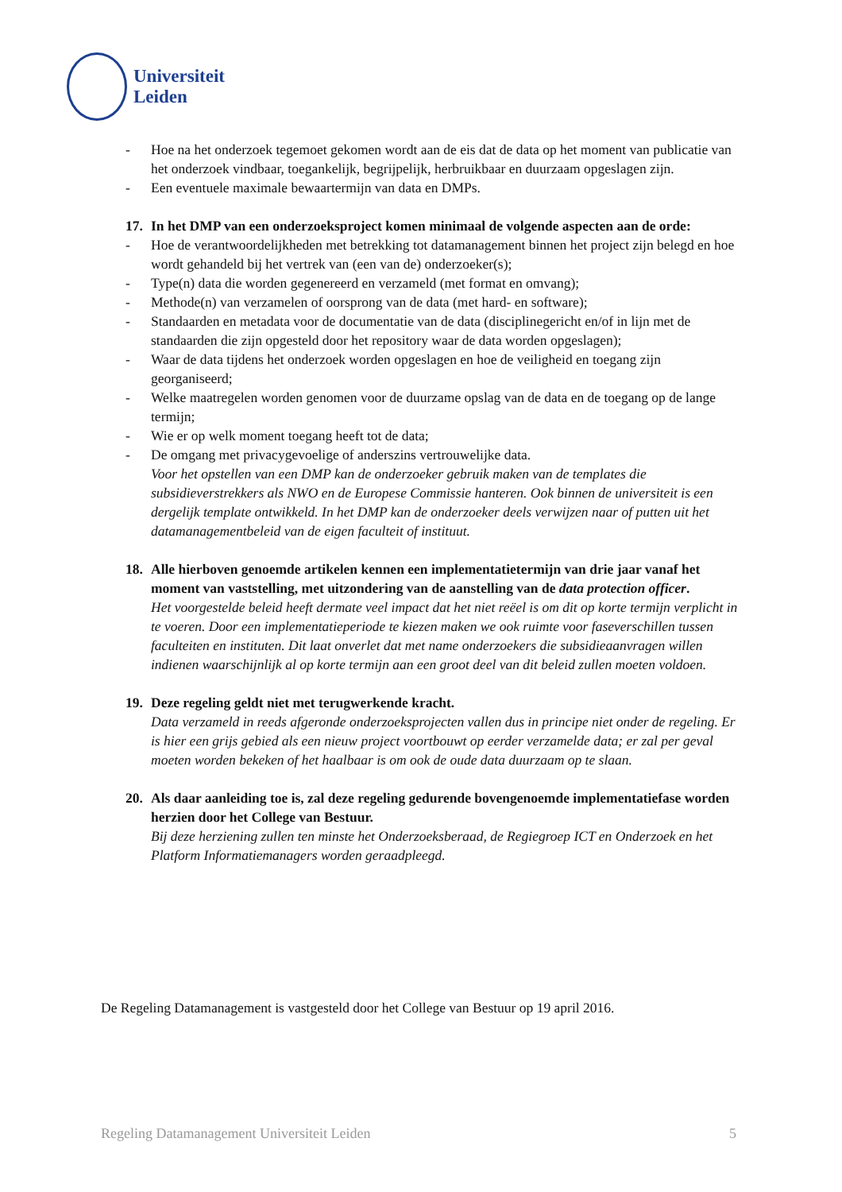Universiteit
Leiden
- Hoe na het onderzoek tegemoet gekomen wordt aan de eis dat de data op het moment van publicatie van het onderzoek vindbaar, toegankelijk, begrijpelijk, herbruikbaar en duurzaam opgeslagen zijn.
- Een eventuele maximale bewaartermijn van data en DMPs.
17. In het DMP van een onderzoeksproject komen minimaal de volgende aspecten aan de orde:
- Hoe de verantwoordelijkheden met betrekking tot datamanagement binnen het project zijn belegd en hoe wordt gehandeld bij het vertrek van (een van de) onderzoeker(s);
- Type(n) data die worden gegenereerd en verzameld (met format en omvang);
- Methode(n) van verzamelen of oorsprong van de data (met hard- en software);
- Standaarden en metadata voor de documentatie van de data (disciplinegericht en/of in lijn met de standaarden die zijn opgesteld door het repository waar de data worden opgeslagen);
- Waar de data tijdens het onderzoek worden opgeslagen en hoe de veiligheid en toegang zijn georganiseerd;
- Welke maatregelen worden genomen voor de duurzame opslag van de data en de toegang op de lange termijn;
- Wie er op welk moment toegang heeft tot de data;
- De omgang met privacygevoelige of anderszins vertrouwelijke data.
Voor het opstellen van een DMP kan de onderzoeker gebruik maken van de templates die subsidieverstrekkers als NWO en de Europese Commissie hanteren. Ook binnen de universiteit is een dergelijk template ontwikkeld. In het DMP kan de onderzoeker deels verwijzen naar of putten uit het datamanagementbeleid van de eigen faculteit of instituut.
18. Alle hierboven genoemde artikelen kennen een implementatietermijn van drie jaar vanaf het moment van vaststelling, met uitzondering van de aanstelling van de data protection officer.
Het voorgestelde beleid heeft dermate veel impact dat het niet reëel is om dit op korte termijn verplicht in te voeren. Door een implementatieperiode te kiezen maken we ook ruimte voor faseverschillen tussen faculteiten en instituten. Dit laat onverlet dat met name onderzoekers die subsidieaanvragen willen indienen waarschijnlijk al op korte termijn aan een groot deel van dit beleid zullen moeten voldoen.
19. Deze regeling geldt niet met terugwerkende kracht.
Data verzameld in reeds afgeronde onderzoeksprojecten vallen dus in principe niet onder de regeling. Er is hier een grijs gebied als een nieuw project voortbouwt op eerder verzamelde data; er zal per geval moeten worden bekeken of het haalbaar is om ook de oude data duurzaam op te slaan.
20. Als daar aanleiding toe is, zal deze regeling gedurende bovengenoemde implementatiefase worden herzien door het College van Bestuur.
Bij deze herziening zullen ten minste het Onderzoeksberaad, de Regiegroep ICT en Onderzoek en het Platform Informatiemanagers worden geraadpleegd.
De Regeling Datamanagement is vastgesteld door het College van Bestuur op 19 april 2016.
Regeling Datamanagement Universiteit Leiden 5